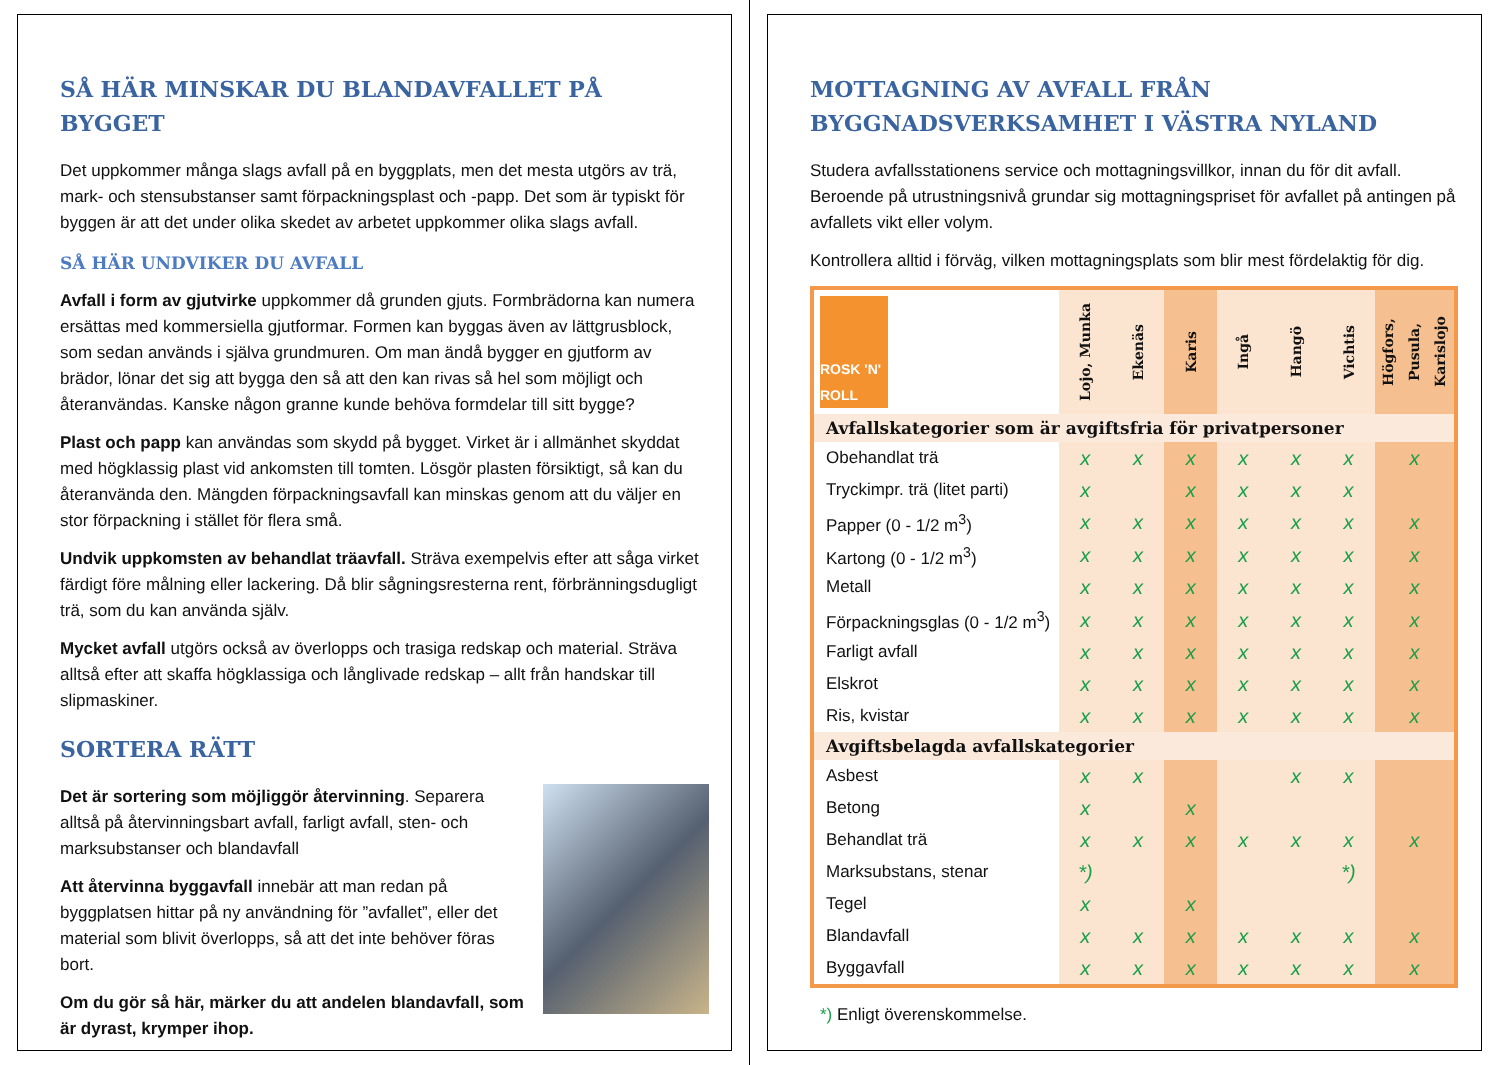SÅ HÄR MINSKAR DU BLANDAVFALLET PÅ BYGGET
Det uppkommer många slags avfall på en byggplats, men det mesta utgörs av trä, mark- och stensubstanser samt förpackningsplast och -papp. Det som är typiskt för byggen är att det under olika skedet av arbetet uppkommer olika slags avfall.
SÅ HÄR UNDVIKER DU AVFALL
Avfall i form av gjutvirke uppkommer då grunden gjuts. Formbrädorna kan numera ersättas med kommersiella gjutformar. Formen kan byggas även av lättgrusblock, som sedan används i själva grundmuren. Om man ändå bygger en gjutform av brädor, lönar det sig att bygga den så att den kan rivas så hel som möjligt och återanvändas. Kanske någon granne kunde behöva formdelar till sitt bygge?
Plast och papp kan användas som skydd på bygget. Virket är i allmänhet skyddat med högklassig plast vid ankomsten till tomten. Lösgör plasten försiktigt, så kan du återanvända den. Mängden förpackningsavfall kan minskas genom att du väljer en stor förpackning i stället för flera små.
Undvik uppkomsten av behandlat träavfall. Sträva exempelvis efter att såga virket färdigt före målning eller lackering. Då blir sågningsresterna rent, förbränningsdugligt trä, som du kan använda själv.
Mycket avfall utgörs också av överlopps och trasiga redskap och material. Sträva alltså efter att skaffa högklassiga och långlivade redskap – allt från handskar till slipmaskiner.
SORTERA RÄTT
Det är sortering som möjliggör återvinning. Separera alltså på återvinningsbart avfall, farligt avfall, sten- och marksubstanser och blandavfall
Att återvinna byggavfall innebär att man redan på byggplatsen hittar på ny användning för ”avfallet”, eller det material som blivit överlopps, så att det inte behöver föras bort.
Om du gör så här, märker du att andelen blandavfall, som är dyrast, krymper ihop.
MOTTAGNING AV AVFALL FRÅN BYGGNADSVERKSAMHET I VÄSTRA NYLAND
Studera avfallsstationens service och mottagningsvillkor, innan du för dit avfall. Beroende på utrustningsnivå grundar sig mottagningspriset för avfallet på antingen på avfallets vikt eller volym.
Kontrollera alltid i förväg, vilken mottagningsplats som blir mest fördelaktig för dig.
| ROSK 'N' ROLL | Lojo, Munka | Ekenäs | Karis | Ingå | Hangö | Vichtis | Högfors, Pusula, Karislojo |
| --- | --- | --- | --- | --- | --- | --- | --- |
| Avfallskategorier som är avgiftsfria för privatpersoner | | | | | | | |
| Obehandlat trä | x | x | x | x | x | x | x |
| Tryckimpr. trä (litet parti) | x | | x | x | x | x | |
| Papper (0 - 1/2 m<sup>3</sup>) | x | x | x | x | x | x | x |
| Kartong (0 - 1/2 m<sup>3</sup>) | x | x | x | x | x | x | x |
| Metall | x | x | x | x | x | x | x |
| Förpackningsglas (0 - 1/2 m<sup>3</sup>) | x | x | x | x | x | x | x |
| Farligt avfall | x | x | x | x | x | x | x |
| Elskrot | x | x | x | x | x | x | x |
| Ris, kvistar | x | x | x | x | x | x | x |
| Avgiftsbelagda avfallskategorier | | | | | | | |
| Asbest | x | x | | | x | x | |
| Betong | x | | x | | | | |
| Behandlat trä | x | x | x | x | x | x | x |
| Marksubstans, stenar | *) | | | | | *) | |
| Tegel | x | | x | | | | |
| Blandavfall | x | x | x | x | x | x | x |
| Byggavfall | x | x | x | x | x | x | x |
*) Enligt överenskommelse.